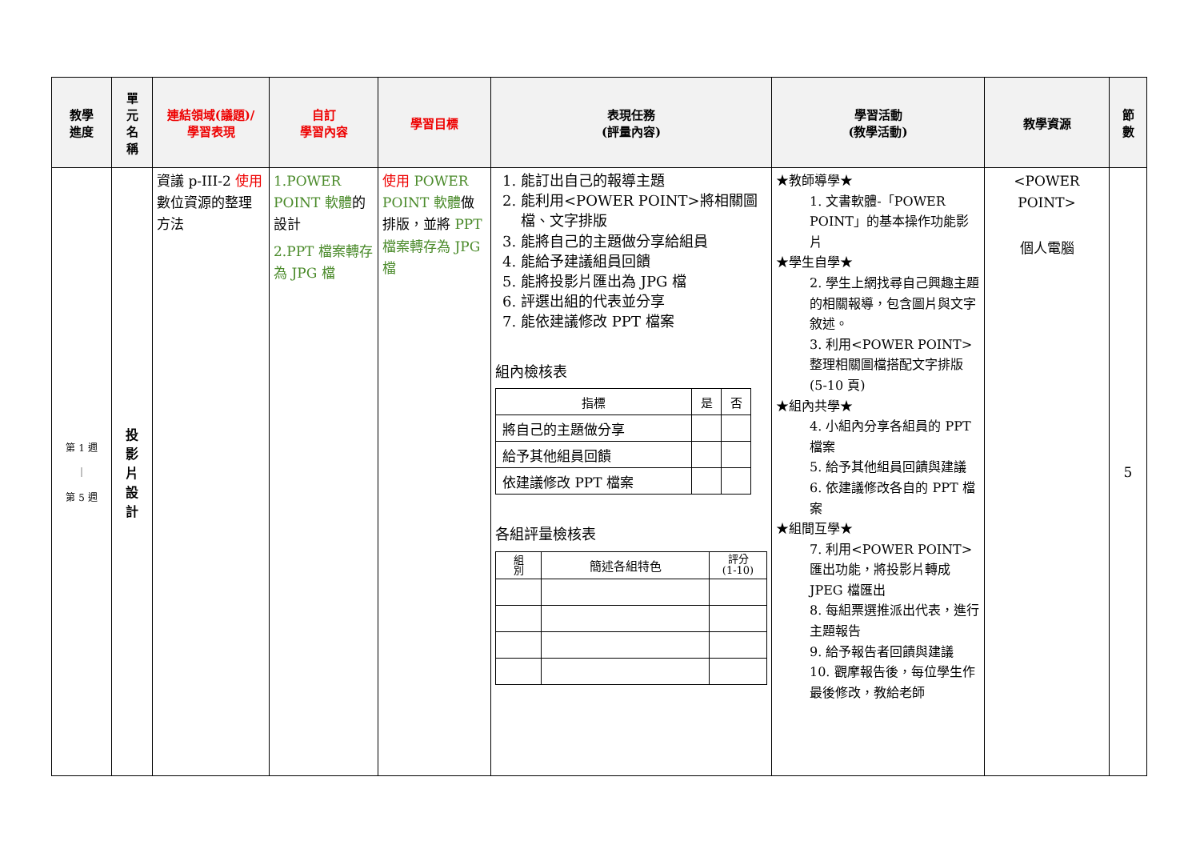| 教學 進度 | 單 元 名 稱 | 連結領域(議題)/ 學習表現 | 自訂 學習內容 | 學習目標 | 表現任務 (評量內容) | 學習活動 (教學活動) | 教學資源 | 節 數 |
| --- | --- | --- | --- | --- | --- | --- | --- | --- |
| 第 1 週 ｜ 第 5 週 | 投 影 片 設 計 | 資議 p-III-2 使用 數位資源的整理方法 | 1.POWER POINT 軟體 的設計 2.PPT 檔案轉存為 JPG 檔 | 使用 POWER POINT 軟體 做排版，並將 PPT 檔案轉存為 JPG 檔 | 1. 能訂出自己的報導主題 2. 能利用<POWER POINT>將相關圖檔、文字排版 3. 能將自己的主題做分享給組員 4. 能給予建議組員回饋 5. 能將投影片匯出為 JPG 檔 6. 評選出組的代表並分享 7. 能依建議修改 PPT 檔案 組內檢核表 / 指標 / 是 / 否 / / --- / --- / --- / / 將自己的主題做分享 / / / / 給予其他組員回饋 / / / / 依建議修改 PPT 檔案 / / / 各組評量檢核表 / 組 別 / 簡述各組特色 / 評分 (1-10) / / --- / --- / --- / | ★教師導學★ 1. 文書軟體-「POWER POINT」的基本操作功能影片 ★學生自學★ 2. 學生上網找尋自己興趣主題的相關報導，包含圖片與文字敘述。 3. 利用<POWER POINT>整理相關圖檔搭配文字排版(5-10 頁) ★組內共學★ 4. 小組內分享各組員的 PPT 檔案 5. 給予其他組員回饋與建議 6. 依建議修改各自的 PPT 檔案 ★組間互學★ 7. 利用<POWER POINT>匯出功能，將投影片轉成 JPEG 檔匯出 8. 每組票選推派出代表，進行主題報告 9. 給予報告者回饋與建議 10. 觀摩報告後，每位學生作最後修改，教給老師 | <POWER POINT> 個人電腦 | 5 |